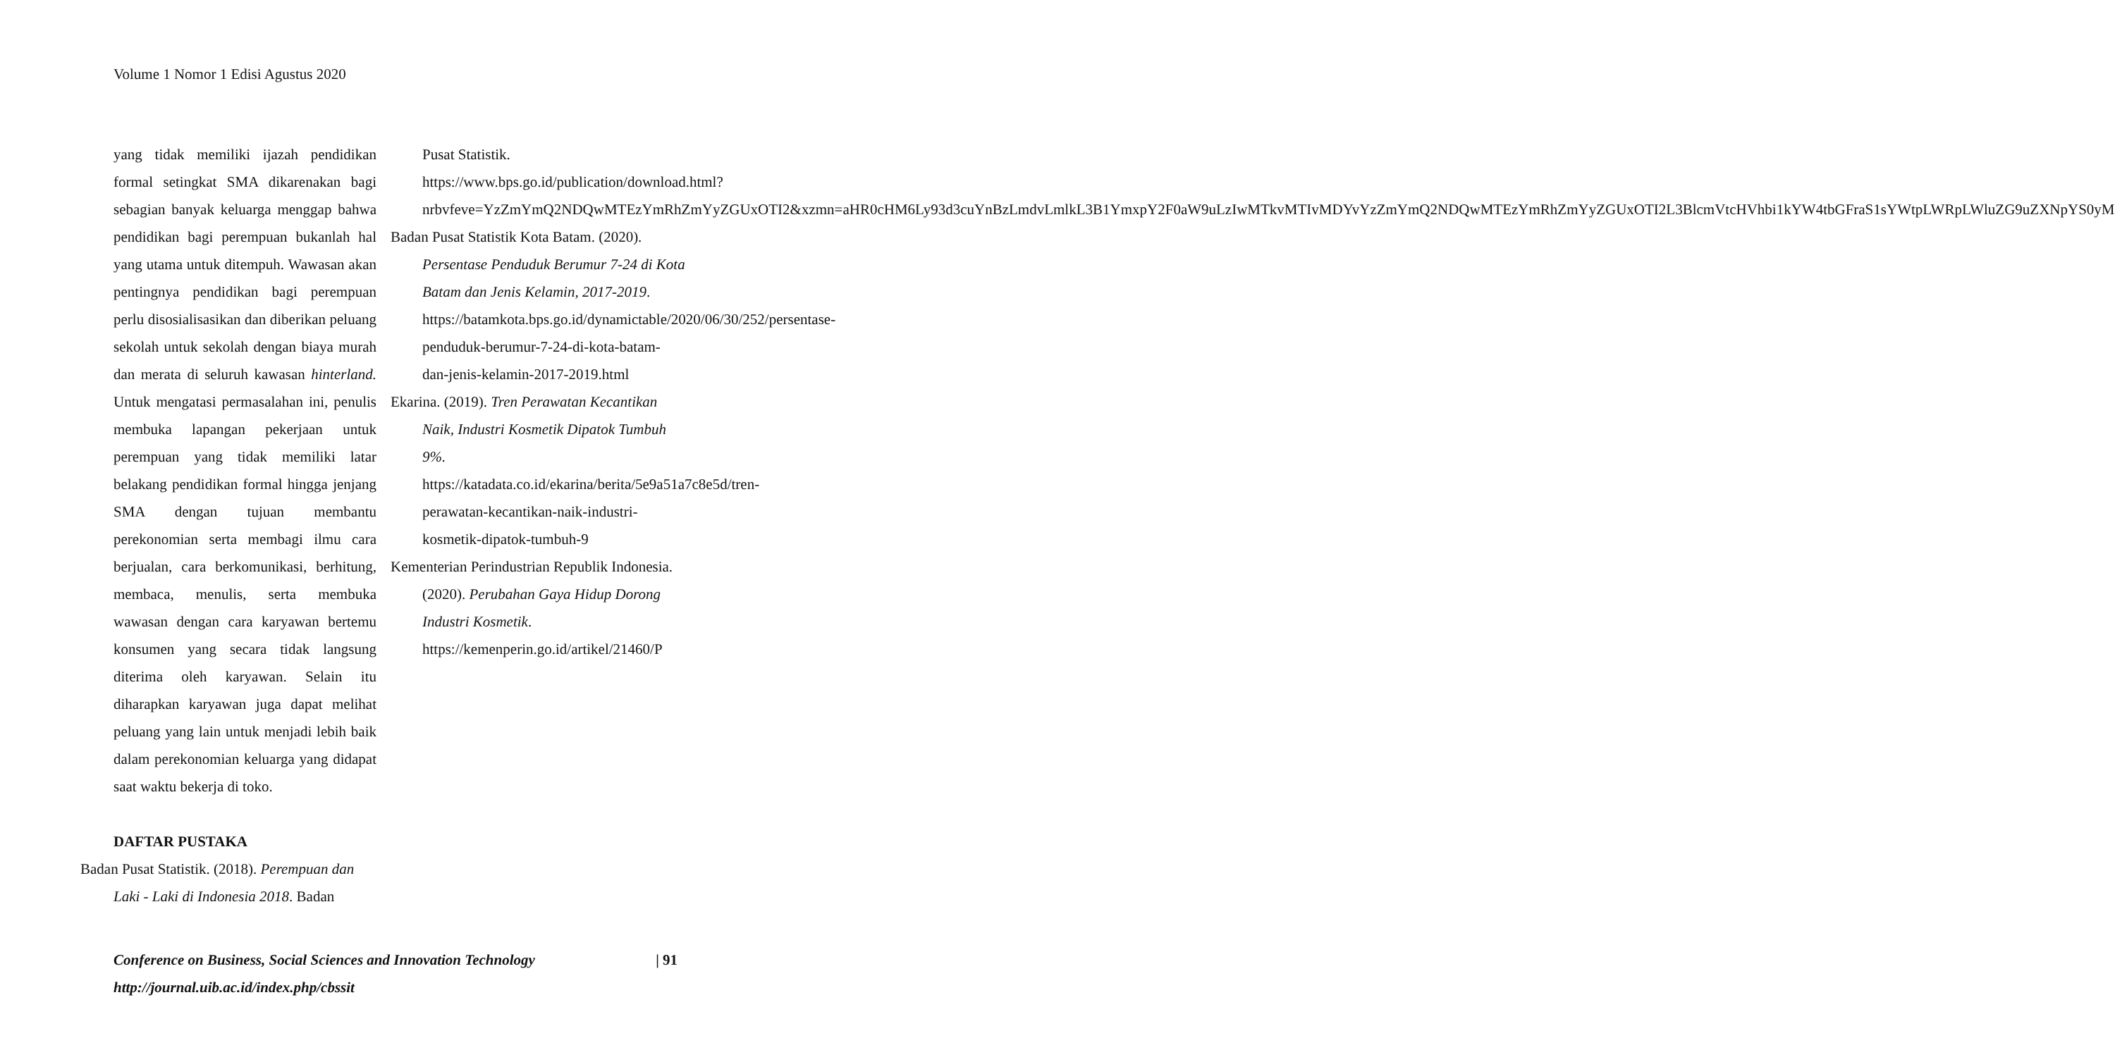Volume 1 Nomor 1 Edisi Agustus 2020
yang tidak memiliki ijazah pendidikan formal setingkat SMA dikarenakan bagi sebagian banyak keluarga menggap bahwa pendidikan bagi perempuan bukanlah hal yang utama untuk ditempuh. Wawasan akan pentingnya pendidikan bagi perempuan perlu disosialisasikan dan diberikan peluang sekolah untuk sekolah dengan biaya murah dan merata di seluruh kawasan hinterland. Untuk mengatasi permasalahan ini, penulis membuka lapangan pekerjaan untuk perempuan yang tidak memiliki latar belakang pendidikan formal hingga jenjang SMA dengan tujuan membantu perekonomian serta membagi ilmu cara berjualan, cara berkomunikasi, berhitung, membaca, menulis, serta membuka wawasan dengan cara karyawan bertemu konsumen yang secara tidak langsung diterima oleh karyawan. Selain itu diharapkan karyawan juga dapat melihat peluang yang lain untuk menjadi lebih baik dalam perekonomian keluarga yang didapat saat waktu bekerja di toko.
DAFTAR PUSTAKA
Badan Pusat Statistik. (2018). Perempuan dan Laki - Laki di Indonesia 2018. Badan
Pusat Statistik. https://www.bps.go.id/publication/download.html?nrbvfeve=YzZmYmQ2NDQwMTEzYmRhZmYyZGUxOTI2&xzmn=aHR0cHM6Ly93d3cuYnBzLmdvLmlkL3B1YmxpY2F0aW9uLzIwMTkvMTIvMDYvYzZmYmQ2NDQwMTEzYmRhZmYyZGUxOTI2L3BlcmVtcHVhbi1kYW4tbGFraS1sYWtpLWRpLWluZG9uZXNpYS0yMDE4Lmh0bWw%3D&t
Badan Pusat Statistik Kota Batam. (2020). Persentase Penduduk Berumur 7-24 di Kota Batam dan Jenis Kelamin, 2017-2019. https://batamkota.bps.go.id/dynamictable/2020/06/30/252/persentase-penduduk-berumur-7-24-di-kota-batam-dan-jenis-kelamin-2017-2019.html
Ekarina. (2019). Tren Perawatan Kecantikan Naik, Industri Kosmetik Dipatok Tumbuh 9%. https://katadata.co.id/ekarina/berita/5e9a51a7c8e5d/tren-perawatan-kecantikan-naik-industri-kosmetik-dipatok-tumbuh-9
Kementerian Perindustrian Republik Indonesia. (2020). Perubahan Gaya Hidup Dorong Industri Kosmetik. https://kemenperin.go.id/artikel/21460/P
Conference on Business, Social Sciences and Innovation Technology | 91
http://journal.uib.ac.id/index.php/cbssit